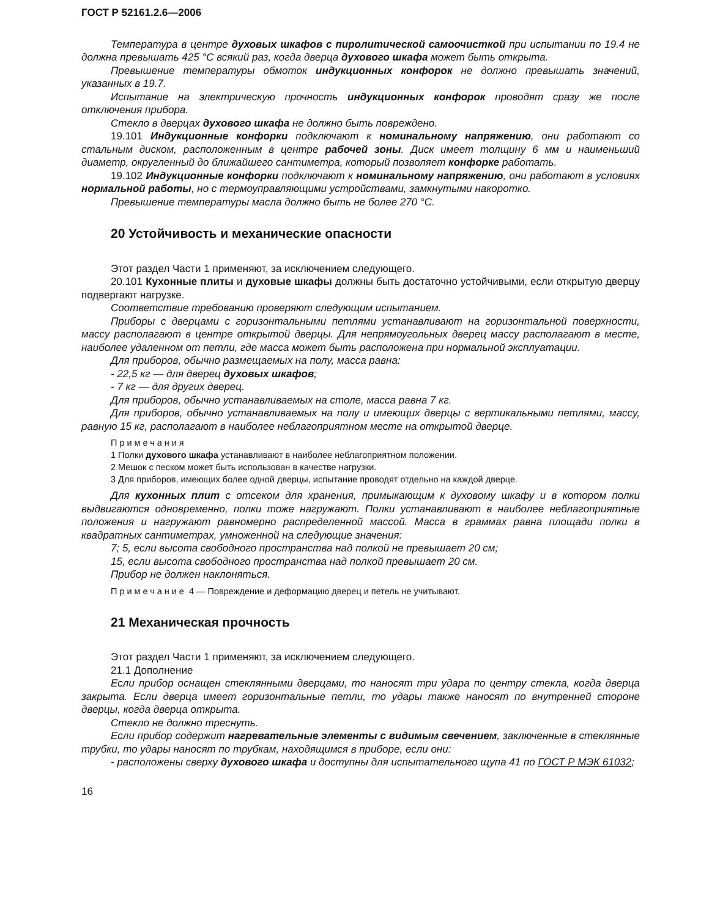ГОСТ Р 52161.2.6—2006
Температура в центре духовых шкафов с пиролитической самоочисткой при испытании по 19.4 не должна превышать 425 °С всякий раз, когда дверца духового шкафа может быть открыта.
Превышение температуры обмоток индукционных конфорок не должно превышать значений, указанных в 19.7.
Испытание на электрическую прочность индукционных конфорок проводят сразу же после отключения прибора.
Стекло в дверцах духового шкафа не должно быть повреждено.
19.101 Индукционные конфорки подключают к номинальному напряжению, они работают со стальным диском, расположенным в центре рабочей зоны. Диск имеет толщину 6 мм и наименьший диаметр, округленный до ближайшего сантиметра, который позволяет конфорке работать.
19.102 Индукционные конфорки подключают к номинальному напряжению, они работают в условиях нормальной работы, но с термоуправляющими устройствами, замкнутыми накоротко.
Превышение температуры масла должно быть не более 270 °С.
20 Устойчивость и механические опасности
Этот раздел Части 1 применяют, за исключением следующего.
20.101 Кухонные плиты и духовые шкафы должны быть достаточно устойчивыми, если открытую дверцу подвергают нагрузке.
Соответствие требованию проверяют следующим испытанием.
Приборы с дверцами с горизонтальными петлями устанавливают на горизонтальной поверхности, массу располагают в центре открытой дверцы. Для непрямоугольных дверец массу располагают в месте, наиболее удаленном от петли, где масса может быть расположена при нормальной эксплуатации.
Для приборов, обычно размещаемых на полу, масса равна:
- 22,5 кг — для дверец духовых шкафов;
- 7 кг — для других дверец.
Для приборов, обычно устанавливаемых на столе, масса равна 7 кг.
Для приборов, обычно устанавливаемых на полу и имеющих дверцы с вертикальными петлями, массу, равную 15 кг, располагают в наиболее неблагоприятном месте на открытой дверце.
Примечания
1 Полки духового шкафа устанавливают в наиболее неблагоприятном положении.
2 Мешок с песком может быть использован в качестве нагрузки.
3 Для приборов, имеющих более одной дверцы, испытание проводят отдельно на каждой дверце.
Для кухонных плит с отсеком для хранения, примыкающим к духовому шкафу и в котором полки выдвигаются одновременно, полки тоже нагружают. Полки устанавливают в наиболее неблагоприятные положения и нагружают равномерно распределенной массой. Масса в граммах равна площади полки в квадратных сантиметрах, умноженной на следующие значения:
7; 5, если высота свободного пространства над полкой не превышает 20 см;
15, если высота свободного пространства над полкой превышает 20 см.
Прибор не должен наклоняться.
Примечание 4 — Повреждение и деформацию дверец и петель не учитывают.
21 Механическая прочность
Этот раздел Части 1 применяют, за исключением следующего.
21.1 Дополнение
Если прибор оснащен стеклянными дверцами, то наносят три удара по центру стекла, когда дверца закрыта. Если дверца имеет горизонтальные петли, то удары также наносят по внутренней стороне дверцы, когда дверца открыта.
Стекло не должно треснуть.
Если прибор содержит нагревательные элементы с видимым свечением, заключенные в стеклянные трубки, то удары наносят по трубкам, находящимся в приборе, если они:
- расположены сверху духового шкафа и доступны для испытательного щупа 41 по ГОСТ Р МЭК 61032;
16